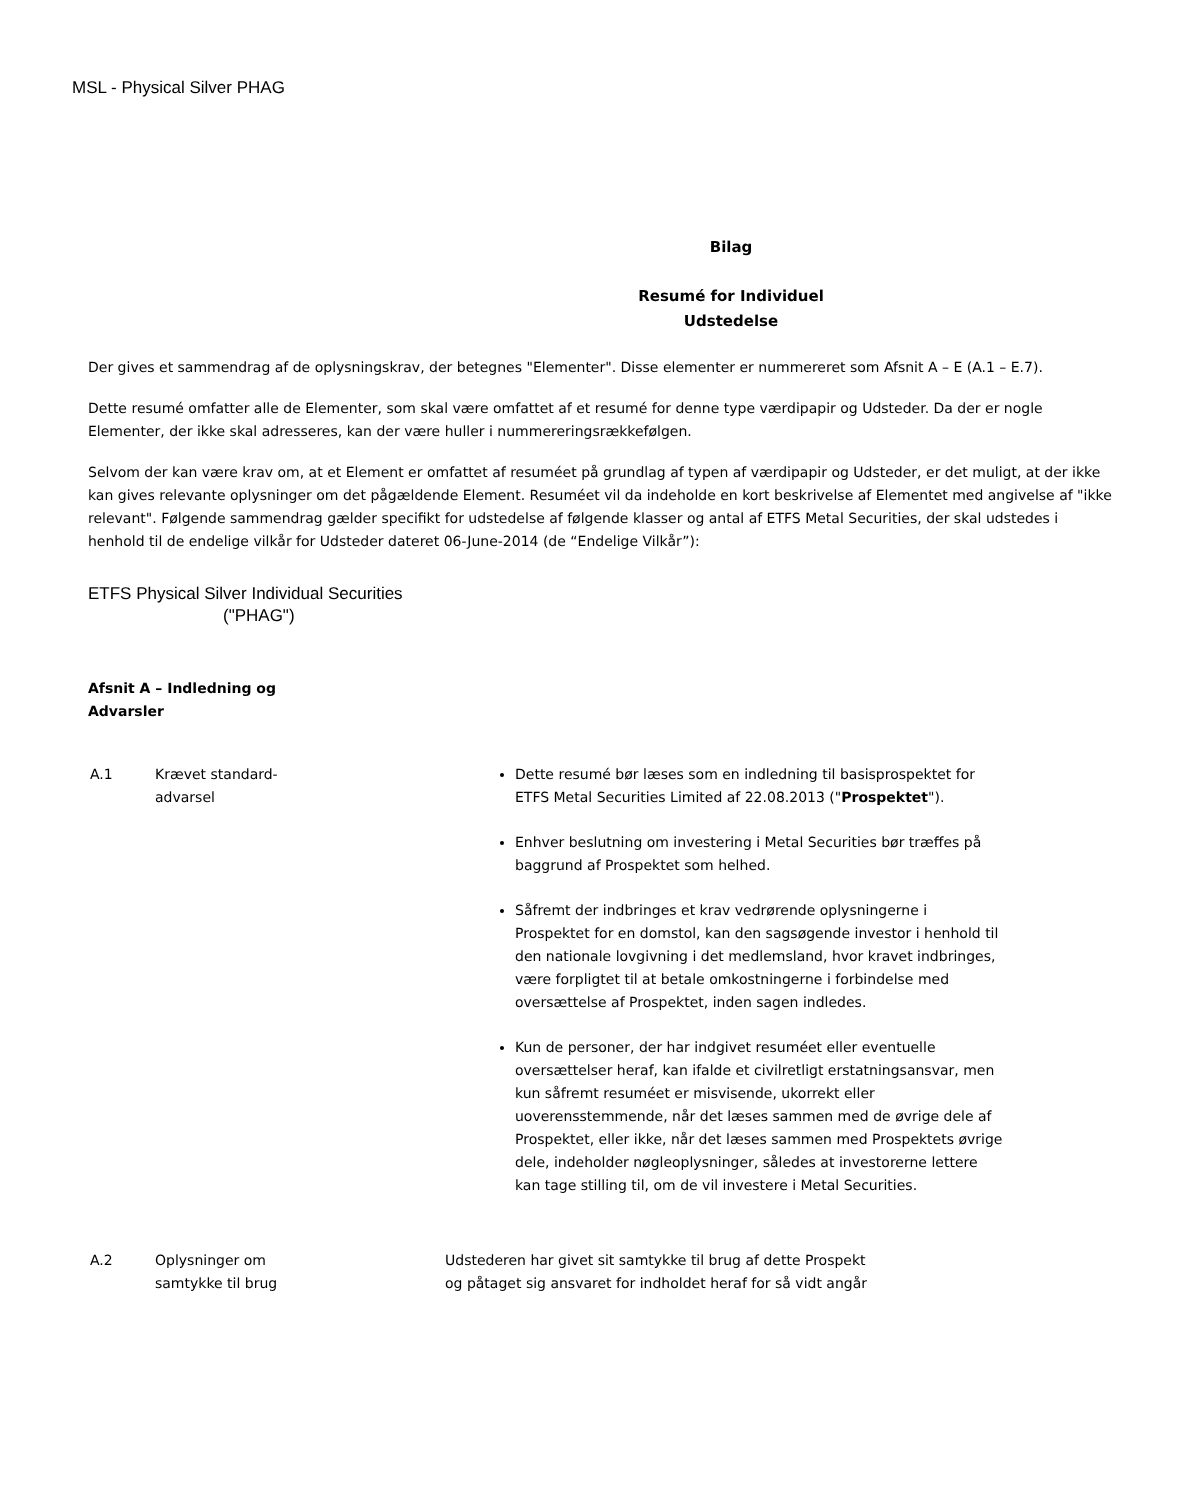MSL - Physical Silver PHAG
Bilag
Resumé for Individuel
Udstedelse
Der gives et sammendrag af de oplysningskrav, der betegnes "Elementer". Disse elementer er nummereret som Afsnit A – E (A.1 – E.7).
Dette resumé omfatter alle de Elementer, som skal være omfattet af et resumé for denne type værdipapir og Udsteder. Da der er nogle Elementer, der ikke skal adresseres, kan der være huller i nummereringsrækkefølgen.
Selvom der kan være krav om, at et Element er omfattet af resuméet på grundlag af typen af værdipapir og Udsteder, er det muligt, at der ikke kan gives relevante oplysninger om det pågældende Element. Resuméet vil da indeholde en kort beskrivelse af Elementet med angivelse af "ikke relevant". Følgende sammendrag gælder specifikt for udstedelse af følgende klasser og antal af ETFS Metal Securities, der skal udstedes i henhold til de endelige vilkår for Udsteder dateret 06-June-2014 (de “Endelige Vilkår”):
ETFS Physical Silver Individual Securities
("PHAG")
Afsnit A – Indledning og
Advarsler
| A.1 | Krævet standard- advarsel | Dette resumé bør læses som en indledning til basisprospektet for ETFS Metal Securities Limited af 22.08.2013 (" Prospektet "). Enhver beslutning om investering i Metal Securities bør træffes på baggrund af Prospektet som helhed. Såfremt der indbringes et krav vedrørende oplysningerne i Prospektet for en domstol, kan den sagsøgende investor i henhold til den nationale lovgivning i det medlemsland, hvor kravet indbringes, være forpligtet til at betale omkostningerne i forbindelse med oversættelse af Prospektet, inden sagen indledes. Kun de personer, der har indgivet resuméet eller eventuelle oversættelser heraf, kan ifalde et civilretligt erstatningsansvar, men kun såfremt resuméet er misvisende, ukorrekt eller uoverensstemmende, når det læses sammen med de øvrige dele af Prospektet, eller ikke, når det læses sammen med Prospektets øvrige dele, indeholder nøgleoplysninger, således at investorerne lettere kan tage stilling til, om de vil investere i Metal Securities. |
| A.2 | Oplysninger om samtykke til brug | Udstederen har givet sit samtykke til brug af dette Prospekt og påtaget sig ansvaret for indholdet heraf for så vidt angår |